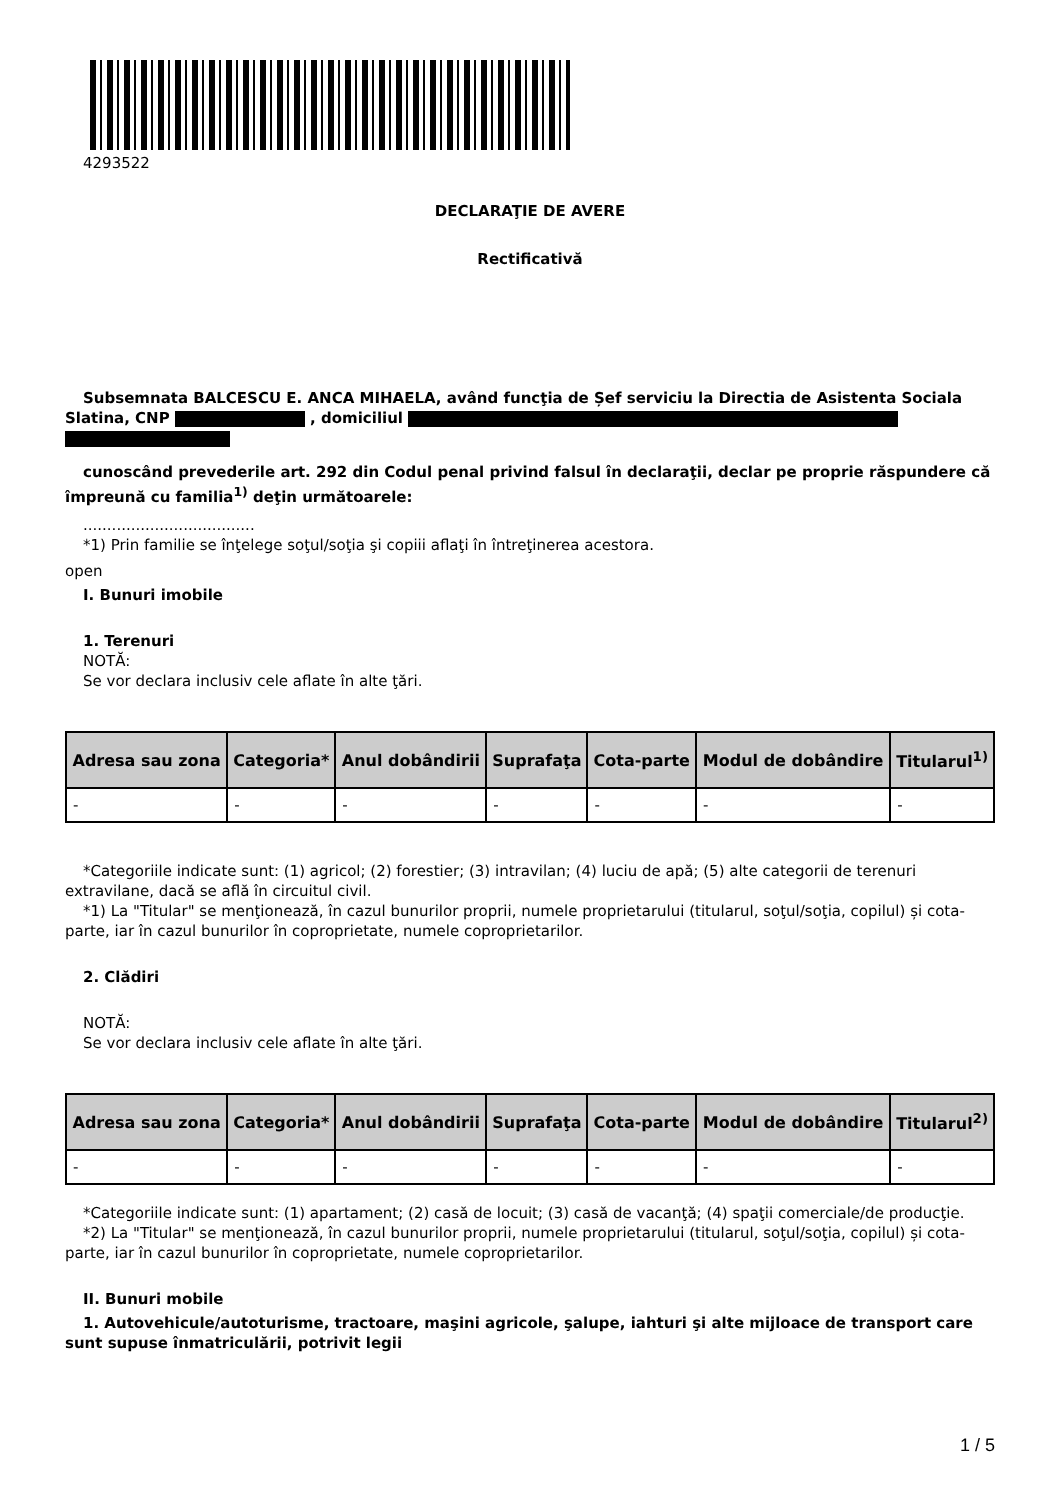4293522
DECLARAŢIE DE AVERE
Rectificativă
Subsemnata BALCESCU E. ANCA MIHAELA, având funcţia de Șef serviciu la Directia de Asistenta Sociala Slatina, CNP , domiciliul
cunoscând prevederile art. 292 din Codul penal privind falsul în declaraţii, declar pe proprie răspundere că împreună cu familia<sup>1)</sup> deţin următoarele:
....................................
*1) Prin familie se înţelege soţul/soţia şi copiii aflaţi în întreţinerea acestora.
open
I. Bunuri imobile
1. Terenuri
NOTĂ:
Se vor declara inclusiv cele aflate în alte ţări.
| Adresa sau zona | Categoria* | Anul dobândirii | Suprafaţa | Cota-parte | Modul de dobândire | Titularul<sup>1)</sup> |
| --- | --- | --- | --- | --- | --- | --- |
| - | - | - | - | - | - | - |
*Categoriile indicate sunt: (1) agricol; (2) forestier; (3) intravilan; (4) luciu de apă; (5) alte categorii de terenuri extravilane, dacă se află în circuitul civil.
*1) La "Titular" se menţionează, în cazul bunurilor proprii, numele proprietarului (titularul, soţul/soţia, copilul) și cota-parte, iar în cazul bunurilor în coproprietate, numele coproprietarilor.
2. Clădiri
NOTĂ:
Se vor declara inclusiv cele aflate în alte ţări.
| Adresa sau zona | Categoria* | Anul dobândirii | Suprafaţa | Cota-parte | Modul de dobândire | Titularul<sup>2)</sup> |
| --- | --- | --- | --- | --- | --- | --- |
| - | - | - | - | - | - | - |
*Categoriile indicate sunt: (1) apartament; (2) casă de locuit; (3) casă de vacanţă; (4) spaţii comerciale/de producţie.
*2) La "Titular" se menţionează, în cazul bunurilor proprii, numele proprietarului (titularul, soţul/soţia, copilul) și cota-parte, iar în cazul bunurilor în coproprietate, numele coproprietarilor.
II. Bunuri mobile
1. Autovehicule/autoturisme, tractoare, maşini agricole, şalupe, iahturi şi alte mijloace de transport care sunt supuse înmatriculării, potrivit legii
1 / 5